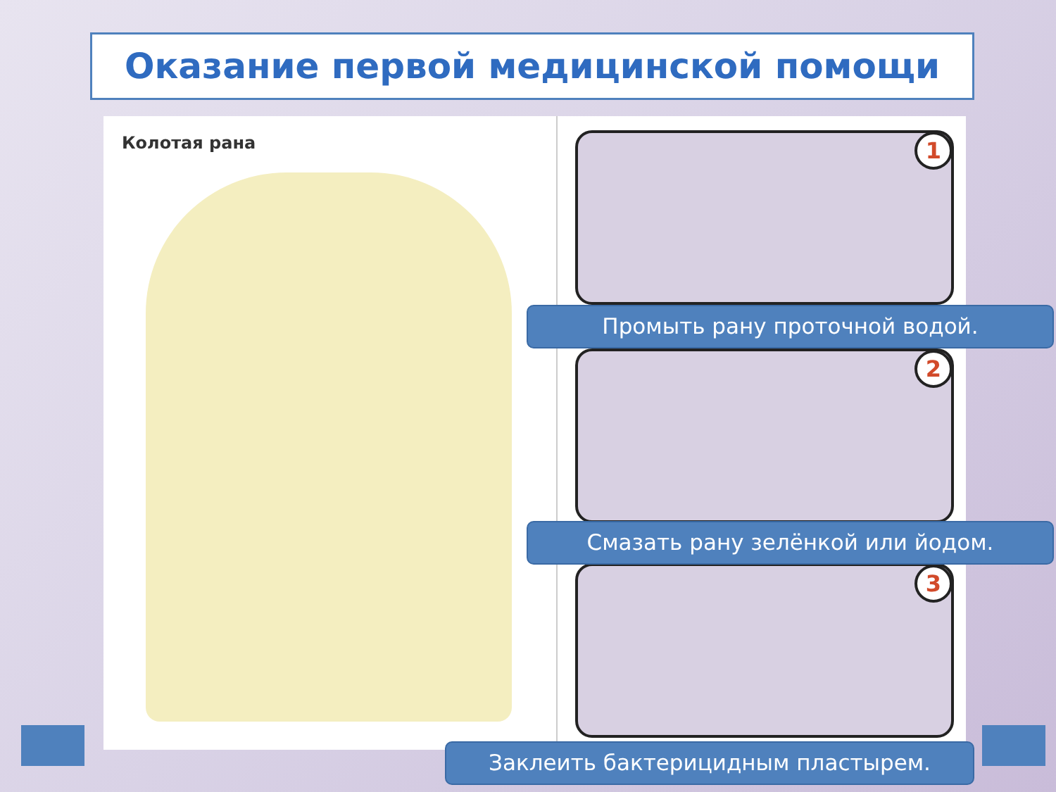Оказание первой медицинской помощи
Колотая рана
1
2
3
Промыть рану проточной водой.
Смазать рану зелёнкой или йодом.
Заклеить бактерицидным пластырем.